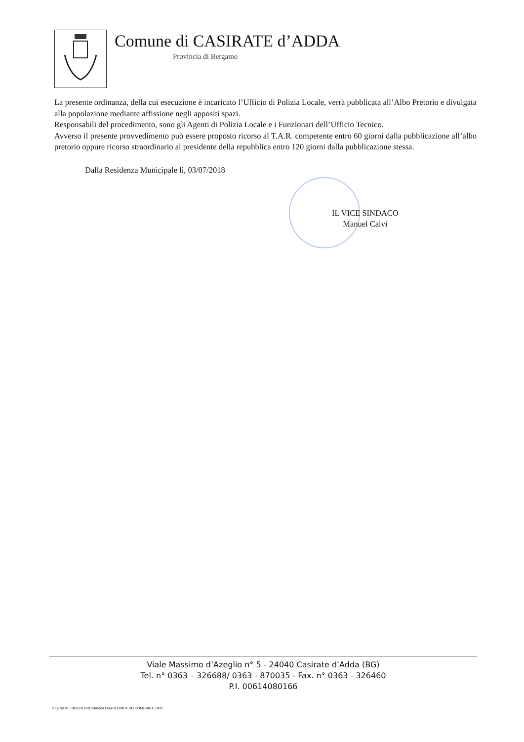Comune di CASIRATE d’ADDA
Provincia di Bergamo
La presente ordinanza, della cui esecuzione è incaricato l’Ufficio di Polizia Locale, verrà pubblicata all’Albo Pretorio e divulgata alla popolazione mediante affissione negli appositi spazi.
Responsabili del procedimento, sono gli Agenti di Polizia Locale e i Funzionari dell’Ufficio Tecnico.
Avverso il presente provvedimento può essere proposto ricorso al T.A.R. competente entro 60 giorni dalla pubblicazione all’albo pretorio oppure ricorso straordinario al presidente della repubblica entro 120 giorni dalla pubblicazione stessa.
Dalla Residenza Municipale lì, 03/07/2018
IL VICE SINDACO
Manuel Calvi
Viale Massimo d’Azeglio n° 5 - 24040 Casirate d’Adda (BG)
Tel. n° 0363 – 326688/ 0363 - 870035 - Fax. n° 0363 - 326460
P.I. 00614080166
FILENAME: BOZZA ORDINANZA ORARI CIMITERO COMUNALE.DOC